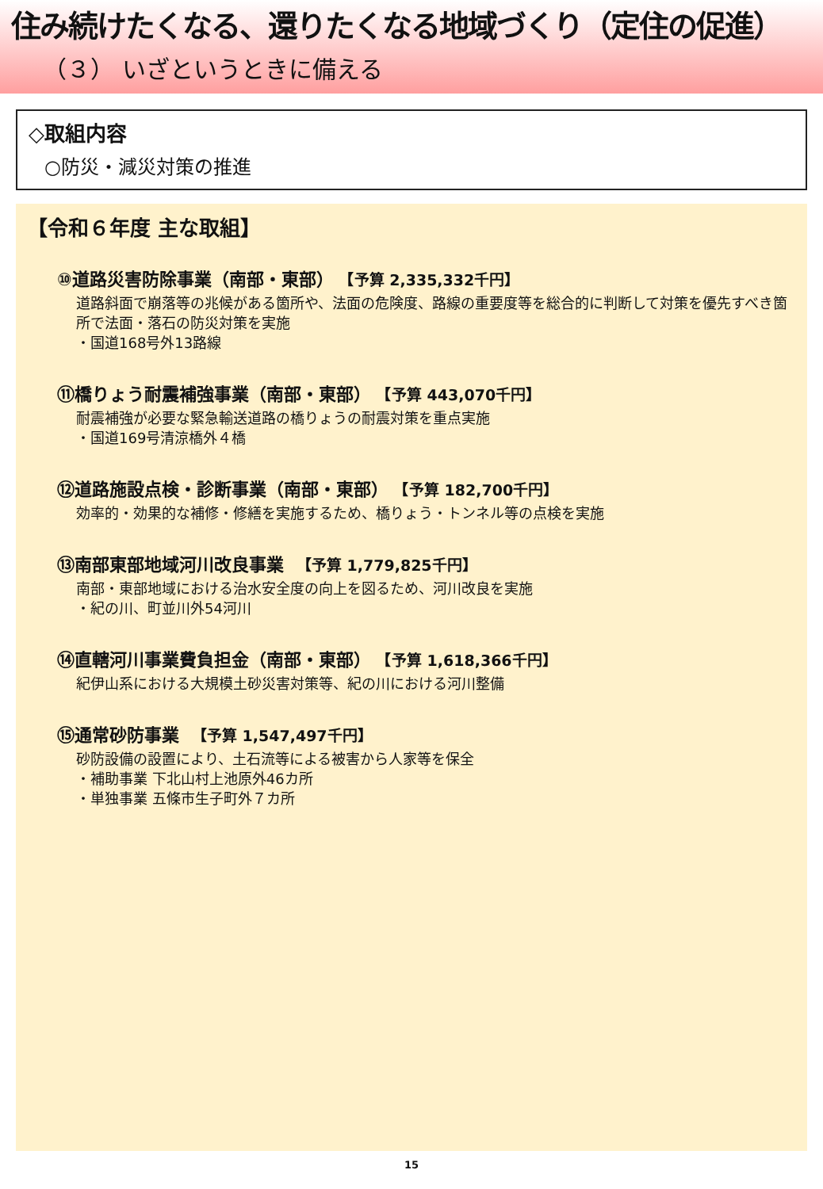住み続けたくなる、還りたくなる地域づくり（定住の促進）
（３） いざというときに備える
◇取組内容
○防災・減災対策の推進
【令和６年度 主な取組】
⑩道路災害防除事業（南部・東部） 【予算 2,335,332千円】
道路斜面で崩落等の兆候がある箇所や、法面の危険度、路線の重要度等を総合的に判断して対策を優先すべき箇所で法面・落石の防災対策を実施
・国道168号外13路線
⑪橋りょう耐震補強事業（南部・東部） 【予算 443,070千円】
耐震補強が必要な緊急輸送道路の橋りょうの耐震対策を重点実施
・国道169号清涼橋外４橋
⑫道路施設点検・診断事業（南部・東部） 【予算 182,700千円】
効率的・効果的な補修・修繕を実施するため、橋りょう・トンネル等の点検を実施
⑬南部東部地域河川改良事業 【予算 1,779,825千円】
南部・東部地域における治水安全度の向上を図るため、河川改良を実施
・紀の川、町並川外54河川
⑭直轄河川事業費負担金（南部・東部） 【予算 1,618,366千円】
紀伊山系における大規模土砂災害対策等、紀の川における河川整備
⑮通常砂防事業 【予算 1,547,497千円】
砂防設備の設置により、土石流等による被害から人家等を保全
・補助事業 下北山村上池原外46カ所
・単独事業 五條市生子町外７カ所
15